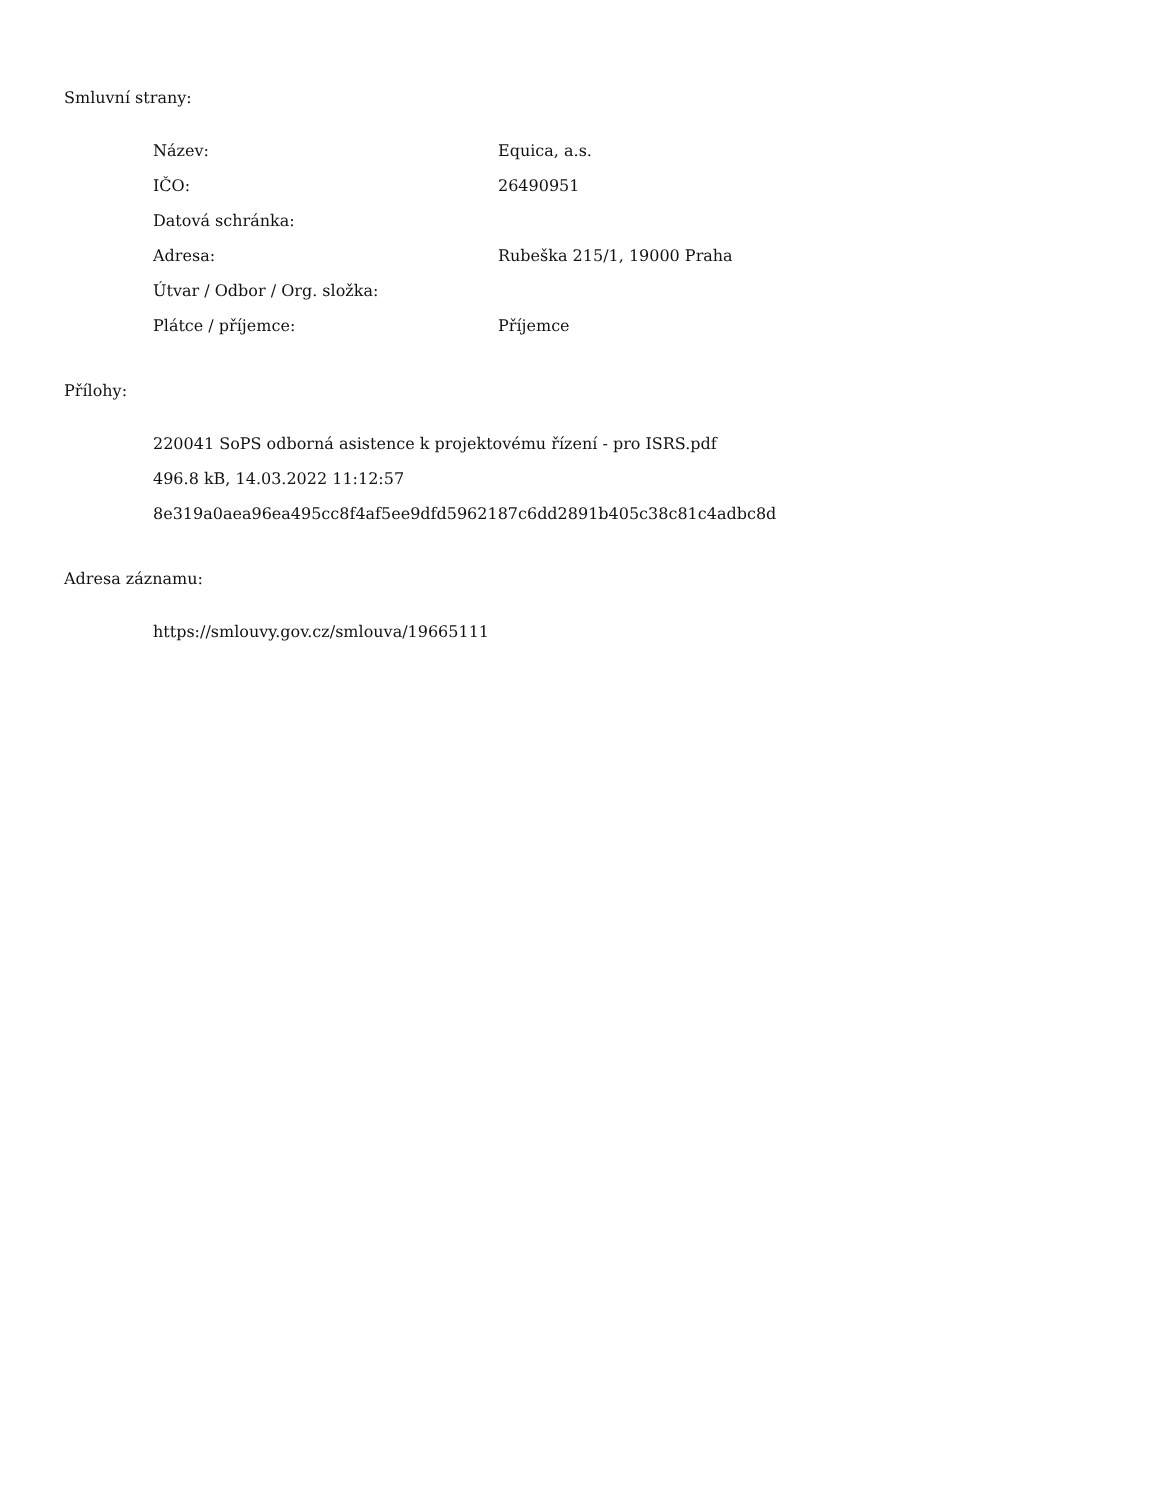Smluvní strany:
| Název: | Equica, a.s. |
| IČO: | 26490951 |
| Datová schránka: | |
| Adresa: | Rubeška 215/1, 19000 Praha |
| Útvar / Odbor / Org. složka: | |
| Plátce / příjemce: | Příjemce |
Přílohy:
220041 SoPS odborná asistence k projektovému řízení - pro ISRS.pdf
496.8 kB, 14.03.2022 11:12:57
8e319a0aea96ea495cc8f4af5ee9dfd5962187c6dd2891b405c38c81c4adbc8d
Adresa záznamu:
https://smlouvy.gov.cz/smlouva/19665111